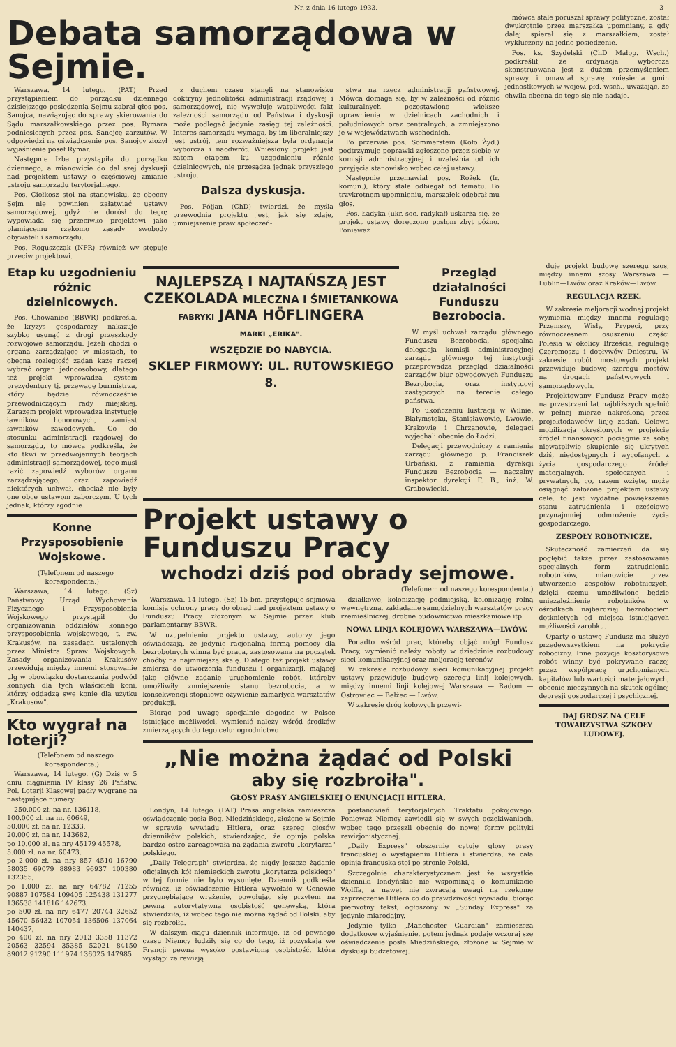Nr. z dnia 16 lutego 1933. 3
Debata samorządowa w Sejmie.
Warszawa. 14 lutego. (PAT) Przed przystąpieniem do porządku dziennego dzisiejszego posiedzenia Sejmu zabrał głos pos. Sanojca, nawiązując do sprawy skierowania do Sądu marszałkowskiego przez pos. Rymara podniesionych przez pos. Sanojcę zarzutów. W odpowiedzi na oświadczenie pos. Sanojcy złożył wyjaśnienie poseł Rymar.
Następnie Izba przystąpiła do porządku dziennego, a mianowicie do dal szej dyskusji nad projektem ustawy o częściowej zmianie ustroju samorządu terytorjalnego.
Pos. Ciołkosz stoi na stanowisku, że obecny Sejm nie powinien załatwiać ustawy samorządowej, gdyż nie dorósł do tego; wypowiada się przeciwko projektowi jako plamiącemu rzekomo zasady swobody obywateli i samorządu.
Pos. Roguszczak (NPR) również wy stępuje przeciw projektowi.
z duchem czasu stanęli na stanowisku doktryny jednolitości administracji rządowej i samorządowej, nie wywołuje wątpliwości fakt zależności samorządu od Państwa i dyskusji może podlegać jedynie zasięg tej zależności. Interes samorządu wymaga, by im liberalniejszy jest ustrój, tem rozważniejsza była ordynacja wyborcza i naodwrót. Wniesiony projekt jest zatem etapem ku uzgodnieniu różnic dzielnicowych, nie przesądza jednak przyszłego ustroju.
Dalsza dyskusja.
Pos. Półjan (ChD) twierdzi, że myśla przewodnia projektu jest, jak się zdaje, umniejszenie praw społeczeń-
stwa na rzecz administracji państwowej. Mówca domaga się, by w zależności od różnic kulturalnych pozostawiono większe uprawnienia w dzielnicach zachodnich i południowych oraz centralnych, a zmniejszono je w województwach wschodnich.
Po przerwie pos. Sommerstein (Koło Żyd.) podtrzymuje poprawki zgłoszone przez siebie w komisji administracyjnej i uzależnia od ich przyjęcia stanowisko wobec całej ustawy.
Następnie przemawiał pos. Rożek (fr. komun.), który stale odbiegał od tematu. Po trzykrotnem upomnieniu, marszałek odebrał mu głos.
Pos. Ładyka (ukr. soc. radykał) uskarża się, że projekt ustawy doręczono posłom zbyt późno. Ponieważ
mówca stale poruszał sprawy polityczne, został dwukrotnie przez marszałka upomniany, a gdy dalej spierał się z marszałkiem, został wykluczony na jedno posiedzenie.
Pos. ks. Szydelski (ChD Małop. Wsch.) podkreślił, że ordynacja wyborcza skonstruowana jest z dużem przemyśleniem sprawy i omawiał sprawę zniesienia gmin jednostkowych w wojew. płd.-wsch., uważając, że chwila obecna do tego się nie nadaje.
Etap ku uzgodnieniu różnic dzielnicowych.
Pos. Chowaniec (BBWR) podkreśla, że kryzys gospodarczy nakazuje szybko usunąć z drogi przeszkody rozwojowe samorządu. Jeżeli chodzi o organa zarządzające w miastach, to obecna rozległość zadań każe raczej wybrać organ jednoosobowy, dlatego też projekt wprowadza system prezydentury tj. przewagę burmistrza, który będzie równocześnie przewodniczącym rady miejskiej. Zarazem projekt wprowadza instytucję ławników honorowych, zamiast ławników zawodowych. Co do stosunku administracji rządowej do samorządu, to mówca podkreśla, że kto tkwi w przedwojennych teorjach administracji samorządowej, tego musi razić zapowiedź wyborów organu zarządzającego, oraz zapowiedź niektórych uchwał, chociaż nie były one obce ustawom zaborczym. U tych jednak, którzy zgodnie
Konne Przysposobienie Wojskowe.
(Telefonem od naszego korespondenta.)
Warszawa, 14 lutego. (Sz) Państwowy Urząd Wychowania Fizycznego i Przysposobienia Wojskowego przystąpił do organizowania oddziałów konnego przysposobienia wojskowego, t. zw. Krakusów, na zasadach ustalonych przez Ministra Spraw Wojskowych. Zasady organizowania Krakusów przewidują między innemi stosowanie ulg w obowiązku dostarczania podwód konnych dla tych właścicieli koni, którzy oddadzą swe konie dla użytku „Krakusów".
Kto wygrał na loterji?
(Telefonem od naszego korespondenta.)
Warszawa, 14 lutego. (G) Dziś w 5 dniu ciągnienia IV klasy 26 Państw. Pol. Loterji Klasowej padły wygrane na następujące numery:
250.000 zł. na nr. 136118,
100.000 zł. na nr. 60649,
50.000 zł. na nr. 12333,
20.000 zł. na nr. 143682,
po 10.000 zł. na nry 45179 45578,
5.000 zł. na nr. 60473,
po 2.000 zł. na nry 857 4510 16790 58035 69079 88983 96937 100380 132355,
po 1.000 zł. na nry 64782 71255 90887 107584 109405 125438 131277 136538 141816 142673,
po 500 zł. na nry 6477 20744 32652 45670 56432 107054 136506 137064 140437,
po 400 zł. na nry 2013 3358 11372 20563 32594 35385 52021 84150 89012 91290 111974 136025 147985.
NAJLEPSZĄ I NAJTAŃSZĄ JEST
CZEKOLADA MLECZNA I ŚMIETANKOWA
FABRYKI JANA HÖFLINGERA
MARKI „ERIKA".
WSZĘDZIE DO NABYCIA.
SKLEP FIRMOWY: UL. RUTOWSKIEGO 8.
Przegląd działalności Funduszu Bezrobocia.
W myśl uchwał zarządu głównego Funduszu Bezrobocia, specjalna delegacja komisji administracyjnej zarządu głównego tej instytucji przeprowadza przegląd działalności zarządów biur obwodowych Funduszu Bezrobocia, oraz instytucyj zastępczych na terenie całego państwa.
Po ukończeniu lustracji w Wilnie, Białymstoku, Stanisławowie, Lwowie, Krakowie i Chrzanowie, delegaci wyjechali obecnie do Łodzi.
Delegacji przewodniczy z ramienia zarządu głównego p. Franciszek Urbański, z ramienia dyrekcji Funduszu Bezrobocia — naczelny inspektor dyrekcji F. B., inż. W. Grabowiecki.
Projekt ustawy o Funduszu Pracy
wchodzi dziś pod obrady sejmowe.
(Telefonem od naszego korespondenta.)
Warszawa. 14 lutego. (Sz) 15 bm. przystępuje sejmowa komisja ochrony pracy do obrad nad projektem ustawy o Funduszu Pracy, złożonym w Sejmie przez klub parlamentarny BBWR.
W uzupełnieniu projektu ustawy, autorzy jego oświadczają, że jedynie racjonalną formą pomocy dla bezrobotnych winna być praca, zastosowana na początek choćby na najmniejszą skalę. Dlatego też projekt ustawy zmierza do utworzenia funduszu i organizacji, mającej jako główne zadanie uruchomienie robót, któreby umożliwiły zmniejszenie stanu bezrobocia, a w konsekwencji stopniowe ożywienie zamarłych warsztatów produkcji.
Biorąc pod uwagę specjalnie dogodne w Polsce istniejące możliwości, wymienić należy wśród środków zmierzających do tego celu: ogrodnictwo
działkowe, kolonizację podmiejską, kolonizację rolną wewnętrzną, zakładanie samodzielnych warsztatów pracy rzemieślniczej, drobne budownictwo mieszkaniowe itp.
NOWA LINJA KOLEJOWA WARSZAWA—LWÓW.
Ponadto wśród prac, któreby objąć mógł Fundusz Pracy, wymienić należy roboty w dziedzinie rozbudowy sieci komunikacyjnej oraz meljorację terenów.
W zakresie rozbudowy sieci komunikacyjnej projekt ustawy przewiduje budowę szeregu linij kolejowych, między innemi linji kolejowej Warszawa — Radom — Ostrowiec — Bełżec — Lwów.
W zakresie dróg kołowych przewi-
„Nie można żądać od Polski
aby się rozbroiła".
GŁOSY PRASY ANGIELSKIEJ O ENUNCJACJI HITLERA.
Londyn, 14 lutego. (PAT) Prasa angielska zamieszcza oświadczenie posła Bog. Miedzińskiego, złożone w Sejmie w sprawie wywiadu Hitlera, oraz szereg głosów dzienników polskich, stwierdzając, że opinja polska bardzo ostro zareagowała na żądania zwrotu „korytarza" polskiego.
„Daily Telegraph" stwierdza, że nigdy jeszcze żądanie oficjalnych kół niemieckich zwrotu „korytarza polskiego" w tej formie nie było wysunięte. Dziennik podkreśla również, iż oświadczenie Hitlera wywołało w Genewie przygnębiające wrażenie, powołując się przytem na pewną autorytatywną osobistość genewską, która stwierdziła, iż wobec tego nie można żądać od Polski, aby się rozbroiła.
W dalszym ciągu dziennik informuje, iż od pewnego czasu Niemcy łudziły się co do tego, iż pozyskają we Francji pewną wysoko postawioną osobistość, która wystąpi za rewizją
postanowień terytorjalnych Traktatu pokojowego. Ponieważ Niemcy zawiedli się w swych oczekiwaniach, wobec tego przeszli obecnie do nowej formy polityki rewizjonistycznej.
„Daily Express" obszernie cytuje głosy prasy francuskiej o wystąpieniu Hitlera i stwierdza, że cała opinja francuska stoi po stronie Polski.
Szczególnie charakterystycznem jest że wszystkie dzienniki londyńskie nie wspominają o komunikacie Wolffa, a nawet nie zwracają uwagi na rzekome zaprzeczenie Hitlera co do prawdziwości wywiadu, biorąc pierwotny tekst, ogłoszony w „Sunday Express" za jedynie miarodajny.
Jedynie tylko „Manchester Guardian" zamieszcza dodatkowe wyjaśnienie, potem jednak podaje wczoraj sze oświadczenie posła Miedzińskiego, złożone w Sejmie w dyskusji budżetowej.
duje projekt budowę szeregu szos, między innemi szosy Warszawa — Lublin—Lwów oraz Kraków—Lwów.
REGULACJA RZEK.
W zakresie meljoracji wodnej projekt wymienia między innemi regulację Przemszy, Wisły, Prypeci, przy równoczesnem osuszeniu części Polesia w okolicy Brześcia, regulację Czeremoszu i dopływów Dniestru. W zakresie robót mostowych projekt przewiduje budowę szeregu mostów na drogach państwowych i samorządowych.
Projektowany Fundusz Pracy może na przestrzeni lat najbliższych spełnić w pełnej mierze nakreśloną przez projektodawców linję zadań. Celowa mobilizacja określonych w projekcie źródeł finansowych pociągnie za sobą niewątpliwie skupienie się ukrytych dziś, niedostępnych i wycofanych z życia gospodarczego źródeł materjalnych, społecznych i prywatnych, co, razem wzięte, może osiągnąć założone projektem ustawy cele, to jest wydatne powiększenie stanu zatrudnienia i częściowe przynajmniej odmrożenie życia gospodarczego.
ZESPOŁY ROBOTNICZE.
Skuteczność zamierzeń da się pogłębić także przez zastosowanie specjalnych form zatrudnienia robotników, mianowicie przez utworzenie zespołów robotniczych, dzięki czemu umożliwione będzie uniezależnienie robotników w ośrodkach najbardziej bezrobociem dotkniętych od miejsca istniejących możliwości zarobku.
Oparty o ustawę Fundusz ma służyć przedewszystkiem na pokrycie robocizny. Inne pozycje kosztorysowe robót winny być pokrywane raczej przez współpracę uruchomianych kapitałów lub wartości materjałowych, obecnie nieczynnych na skutek ogólnej depresji gospodarczej i psychicznej.
DAJ GROSZ NA CELE TOWARZYSTWA SZKOŁY LUDOWEJ.